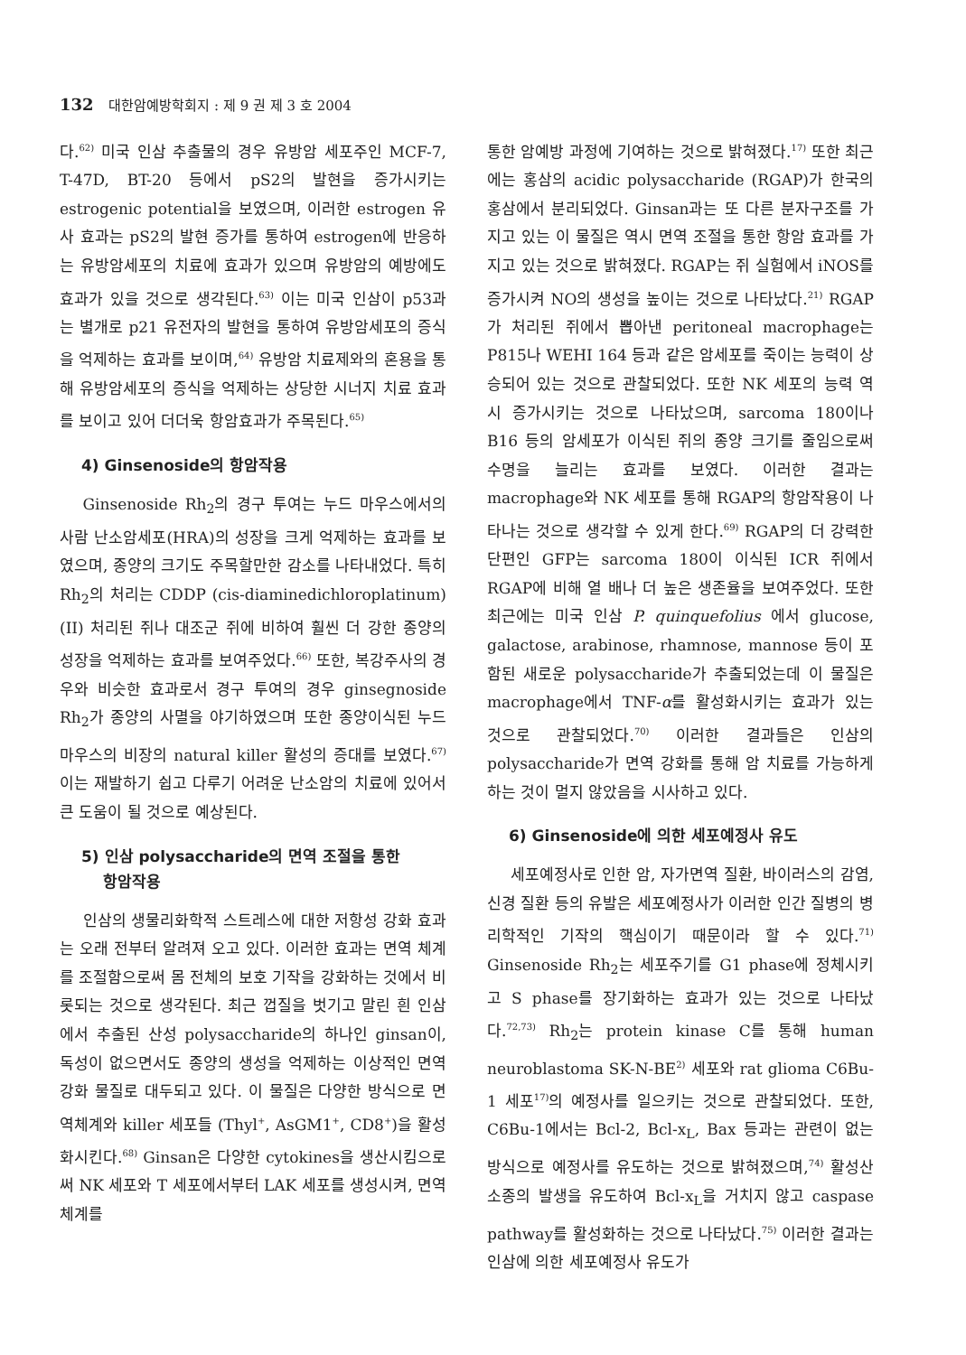132 대한암예방학회지 : 제 9 권 제 3 호 2004
다.<sup>62)</sup> 미국 인삼 추출물의 경우 유방암 세포주인 MCF-7, T-47D, BT-20 등에서 pS2의 발현을 증가시키는 estrogenic potential을 보였으며, 이러한 estrogen 유사 효과는 pS2의 발현 증가를 통하여 estrogen에 반응하는 유방암세포의 치료에 효과가 있으며 유방암의 예방에도 효과가 있을 것으로 생각된다.<sup>63)</sup> 이는 미국 인삼이 p53과는 별개로 p21 유전자의 발현을 통하여 유방암세포의 증식을 억제하는 효과를 보이며,<sup>64)</sup> 유방암 치료제와의 혼용을 통해 유방암세포의 증식을 억제하는 상당한 시너지 치료 효과를 보이고 있어 더더욱 항암효과가 주목된다.<sup>65)</sup>
4) Ginsenoside의 항암작용
Ginsenoside Rh<sub>2</sub>의 경구 투여는 누드 마우스에서의 사람 난소암세포(HRA)의 성장을 크게 억제하는 효과를 보였으며, 종양의 크기도 주목할만한 감소를 나타내었다. 특히 Rh<sub>2</sub>의 처리는 CDDP (cis-diaminedichloroplatinum)(II) 처리된 쥐나 대조군 쥐에 비하여 훨씬 더 강한 종양의 성장을 억제하는 효과를 보여주었다.<sup>66)</sup> 또한, 복강주사의 경우와 비슷한 효과로서 경구 투여의 경우 ginsegnoside Rh<sub>2</sub>가 종양의 사멸을 야기하였으며 또한 종양이식된 누드마우스의 비장의 natural killer 활성의 증대를 보였다.<sup>67)</sup> 이는 재발하기 쉽고 다루기 어려운 난소암의 치료에 있어서 큰 도움이 될 것으로 예상된다.
5) 인삼 polysaccharide의 면역 조절을 통한
항암작용
인삼의 생물리화학적 스트레스에 대한 저항성 강화 효과는 오래 전부터 알려져 오고 있다. 이러한 효과는 면역 체계를 조절함으로써 몸 전체의 보호 기작을 강화하는 것에서 비롯되는 것으로 생각된다. 최근 껍질을 벗기고 말린 흰 인삼에서 추출된 산성 polysaccharide의 하나인 ginsan이, 독성이 없으면서도 종양의 생성을 억제하는 이상적인 면역 강화 물질로 대두되고 있다. 이 물질은 다양한 방식으로 면역체계와 killer 세포들 (Thyl<sup>+</sup>, AsGM1<sup>+</sup>, CD8<sup>+</sup>)을 활성화시킨다.<sup>68)</sup> Ginsan은 다양한 cytokines을 생산시킴으로써 NK 세포와 T 세포에서부터 LAK 세포를 생성시켜, 면역체계를
통한 암예방 과정에 기여하는 것으로 밝혀졌다.<sup>17)</sup> 또한 최근에는 홍삼의 acidic polysaccharide (RGAP)가 한국의 홍삼에서 분리되었다. Ginsan과는 또 다른 분자구조를 가지고 있는 이 물질은 역시 면역 조절을 통한 항암 효과를 가지고 있는 것으로 밝혀졌다. RGAP는 쥐 실험에서 iNOS를 증가시켜 NO의 생성을 높이는 것으로 나타났다.<sup>21)</sup> RGAP가 처리된 쥐에서 뽑아낸 peritoneal macrophage는 P815나 WEHI 164 등과 같은 암세포를 죽이는 능력이 상승되어 있는 것으로 관찰되었다. 또한 NK 세포의 능력 역시 증가시키는 것으로 나타났으며, sarcoma 180이나 B16 등의 암세포가 이식된 쥐의 종양 크기를 줄임으로써 수명을 늘리는 효과를 보였다. 이러한 결과는 macrophage와 NK 세포를 통해 RGAP의 항암작용이 나타나는 것으로 생각할 수 있게 한다.<sup>69)</sup> RGAP의 더 강력한 단편인 GFP는 sarcoma 180이 이식된 ICR 쥐에서 RGAP에 비해 열 배나 더 높은 생존율을 보여주었다. 또한 최근에는 미국 인삼 P. quinquefolius 에서 glucose, galactose, arabinose, rhamnose, mannose 등이 포함된 새로운 polysaccharide가 추출되었는데 이 물질은 macrophage에서 TNF-α를 활성화시키는 효과가 있는 것으로 관찰되었다.<sup>70)</sup> 이러한 결과들은 인삼의 polysaccharide가 면역 강화를 통해 암 치료를 가능하게 하는 것이 멀지 않았음을 시사하고 있다.
6) Ginsenoside에 의한 세포예정사 유도
세포예정사로 인한 암, 자가면역 질환, 바이러스의 감염, 신경 질환 등의 유발은 세포예정사가 이러한 인간 질병의 병리학적인 기작의 핵심이기 때문이라 할 수 있다.<sup>71)</sup> Ginsenoside Rh<sub>2</sub>는 세포주기를 G1 phase에 정체시키고 S phase를 장기화하는 효과가 있는 것으로 나타났다.<sup>72,73)</sup> Rh<sub>2</sub>는 protein kinase C를 통해 human neuroblastoma SK-N-BE<sup>2)</sup> 세포와 rat glioma C6Bu-1 세포<sup>17)</sup>의 예정사를 일으키는 것으로 관찰되었다. 또한, C6Bu-1에서는 Bcl-2, Bcl-x<sub>L</sub>, Bax 등과는 관련이 없는 방식으로 예정사를 유도하는 것으로 밝혀졌으며,<sup>74)</sup> 활성산소종의 발생을 유도하여 Bcl-x<sub>L</sub>을 거치지 않고 caspase pathway를 활성화하는 것으로 나타났다.<sup>75)</sup> 이러한 결과는 인삼에 의한 세포예정사 유도가